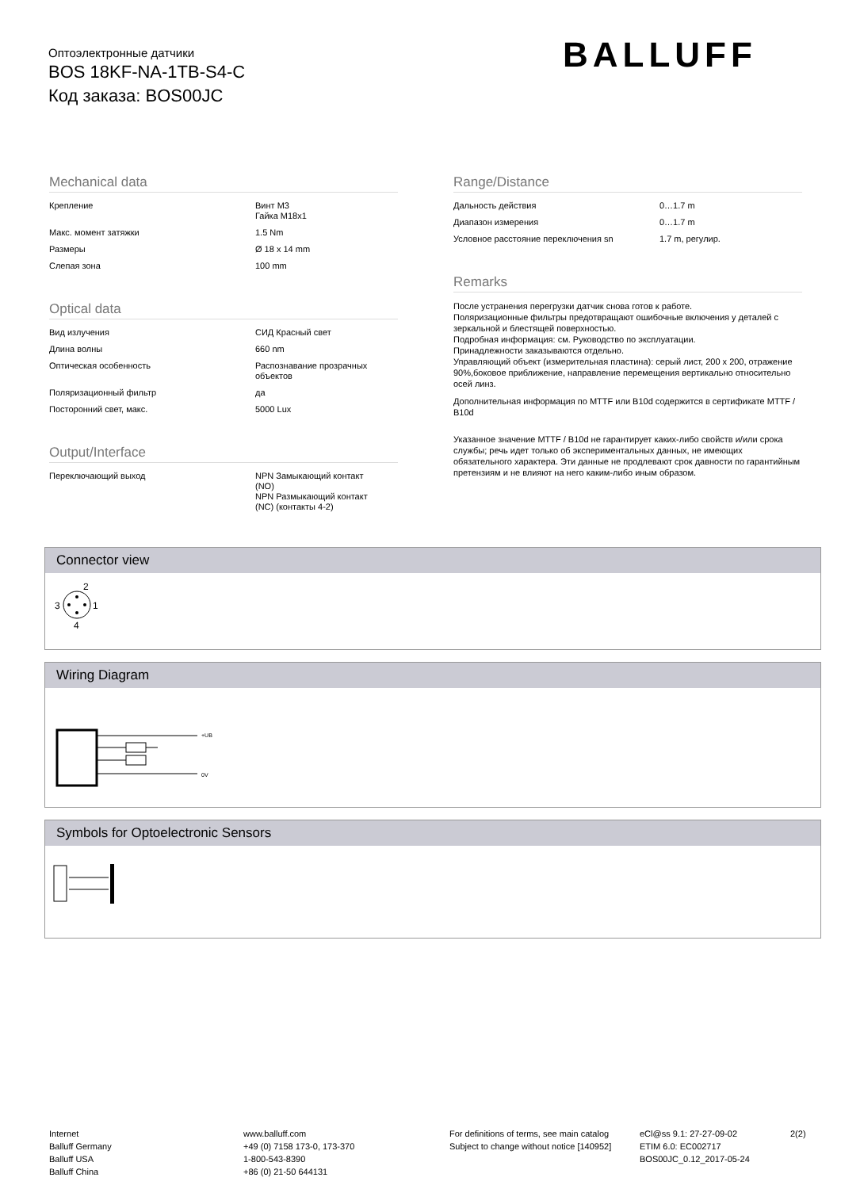Оптоэлектронные датчики
BOS 18KF-NA-1TB-S4-C
Код заказа: BOS00JC
BALLUFF
Mechanical data
| Крепление | Винт M3 Гайка M18x1 |
| Макс. момент затяжки | 1.5 Nm |
| Размеры | Ø 18 x 14 mm |
| Слепая зона | 100 mm |
Optical data
| Вид излучения | СИД Красный свет |
| Длина волны | 660 nm |
| Оптическая особенность | Распознавание прозрачных объектов |
| Поляризационный фильтр | да |
| Посторонний свет, макс. | 5000 Lux |
Output/Interface
| Переключающий выход | NPN Замыкающий контакт (NO) NPN Размыкающий контакт (NC) (контакты 4-2) |
Range/Distance
| Дальность действия | 0…1.7 m |
| Диапазон измерения | 0…1.7 m |
| Условное расстояние переключения sn | 1.7 m, регулир. |
Remarks
После устранения перегрузки датчик снова готов к работе.
Поляризационные фильтры предотвращают ошибочные включения у деталей с зеркальной и блестящей поверхностью.
Подробная информация: см. Руководство по эксплуатации.
Принадлежности заказываются отдельно.
Управляющий объект (измерительная пластина): серый лист, 200 x 200, отражение 90%,боковое приближение, направление перемещения вертикально относительно осей линз.
Дополнительная информация по MTTF или B10d содержится в сертификате MTTF / B10d
Указанное значение MTTF / B10d не гарантирует каких-либо свойств и/или срока службы; речь идет только об экспериментальных данных, не имеющих обязательного характера. Эти данные не продлевают срок давности по гарантийным претензиям и не влияют на него каким-либо иным образом.
Connector view
2
3
1
4
Wiring Diagram
+UB
0V
Symbols for Optoelectronic Sensors
Internet
Balluff Germany
Balluff USA
Balluff China
www.balluff.com
+49 (0) 7158 173-0, 173-370
1-800-543-8390
+86 (0) 21-50 644131
For definitions of terms, see main catalog
Subject to change without notice [140952]
eCl@ss 9.1: 27-27-09-02
ETIM 6.0: EC002717
BOS00JC_0.12_2017-05-24
2(2)